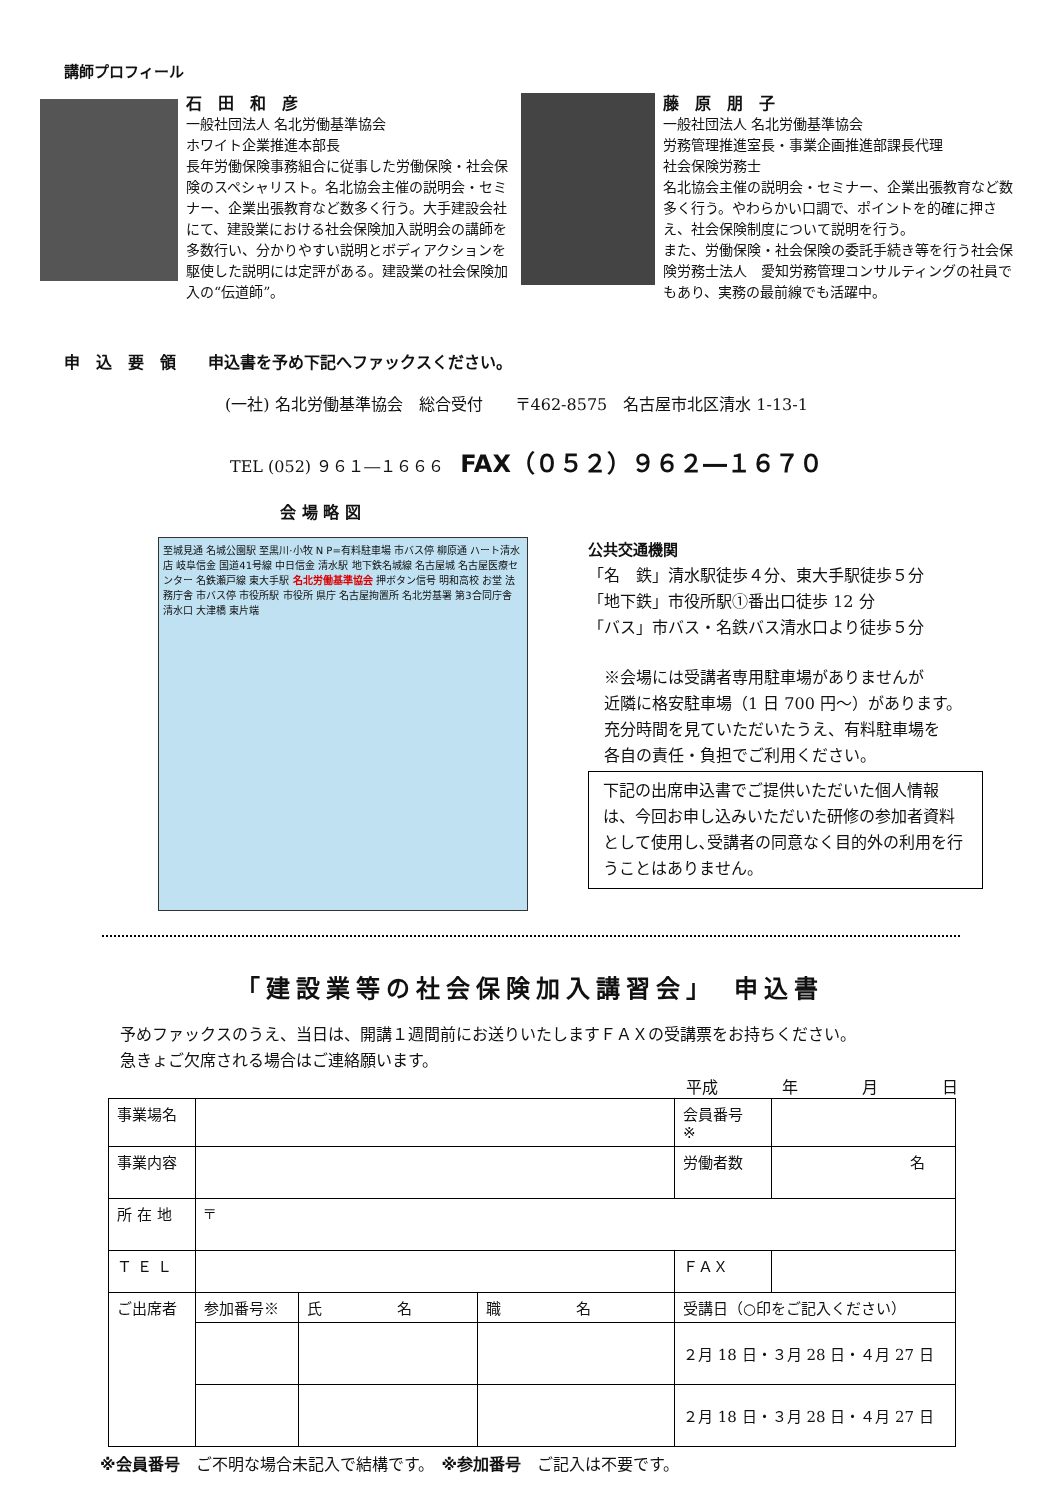講師プロフィール
石　田　和　彦
一般社団法人 名北労働基準協会
ホワイト企業推進本部長
長年労働保険事務組合に従事した労働保険・社会保険のスペシャリスト。名北協会主催の説明会・セミナー、企業出張教育など数多く行う。大手建設会社にて、建設業における社会保険加入説明会の講師を多数行い、分かりやすい説明とボディアクションを駆使した説明には定評がある。建設業の社会保険加入の“伝道師”。
藤　原　朋　子
一般社団法人 名北労働基準協会
労務管理推進室長・事業企画推進部課長代理
社会保険労務士
名北協会主催の説明会・セミナー、企業出張教育など数多く行う。やわらかい口調で、ポイントを的確に押さえ、社会保険制度について説明を行う。
また、労働保険・社会保険の委託手続き等を行う社会保険労務士法人　愛知労務管理コンサルティングの社員でもあり、実務の最前線でも活躍中。
申　込　要　領　　申込書を予め下記へファックスください。
(一社) 名北労働基準協会　総合受付　　〒462-8575　名古屋市北区清水 1-13-1
TEL (052) ９６１―１６６６　FAX（０５２）９６２―１６７０
会 場 略 図
至城見通 名城公園駅 至黒川·小牧 N P=有料駐車場 市バス停 柳原通 ハート清水店 岐阜信金 国道41号線 中日信金 清水駅 地下鉄名城線 名古屋城 名古屋医療センター 名鉄瀬戸線 東大手駅 名北労働基準協会 押ボタン信号 明和高校 お堂 法務庁舎 市バス停 市役所駅 市役所 県庁 名古屋拘置所 名北労基署 第3合同庁舎 清水口 大津橋 東片端
公共交通機関
「名　鉄」清水駅徒歩４分、東大手駅徒歩５分
「地下鉄」市役所駅①番出口徒歩 12 分
「バス」市バス・名鉄バス清水口より徒歩５分
※会場には受講者専用駐車場がありませんが
近隣に格安駐車場（1 日 700 円～）があります。
充分時間を見ていただいたうえ、有料駐車場を
各自の責任・負担でご利用ください。
下記の出席申込書でご提供いただいた個人情報は、今回お申し込みいただいた研修の参加者資料として使用し､受講者の同意なく目的外の利用を行うことはありません。
「建設業等の社会保険加入講習会」　申込書
予めファックスのうえ、当日は、開講１週間前にお送りいたしますＦＡＸの受講票をお持ちください。
急きょご欠席される場合はご連絡願います。
平成　　　　年　　　　月　　　　日
| 事業場名 | | | | 会員番号 ※ | |
| 事業内容 | | | | 労働者数 | 名 |
| 所 在 地 | 〒 | | | | |
| Ｔ Ｅ Ｌ | | | | ＦＡＸ | |
| ご出席者 | 参加番号※ | 氏 名 | 職 名 | 受講日（○印をご記入ください） | |
| | | | | ２月 18 日・３月 28 日・４月 27 日 | |
| | | | | ２月 18 日・３月 28 日・４月 27 日 | |
※会員番号　ご不明な場合未記入で結構です。　※参加番号　ご記入は不要です。